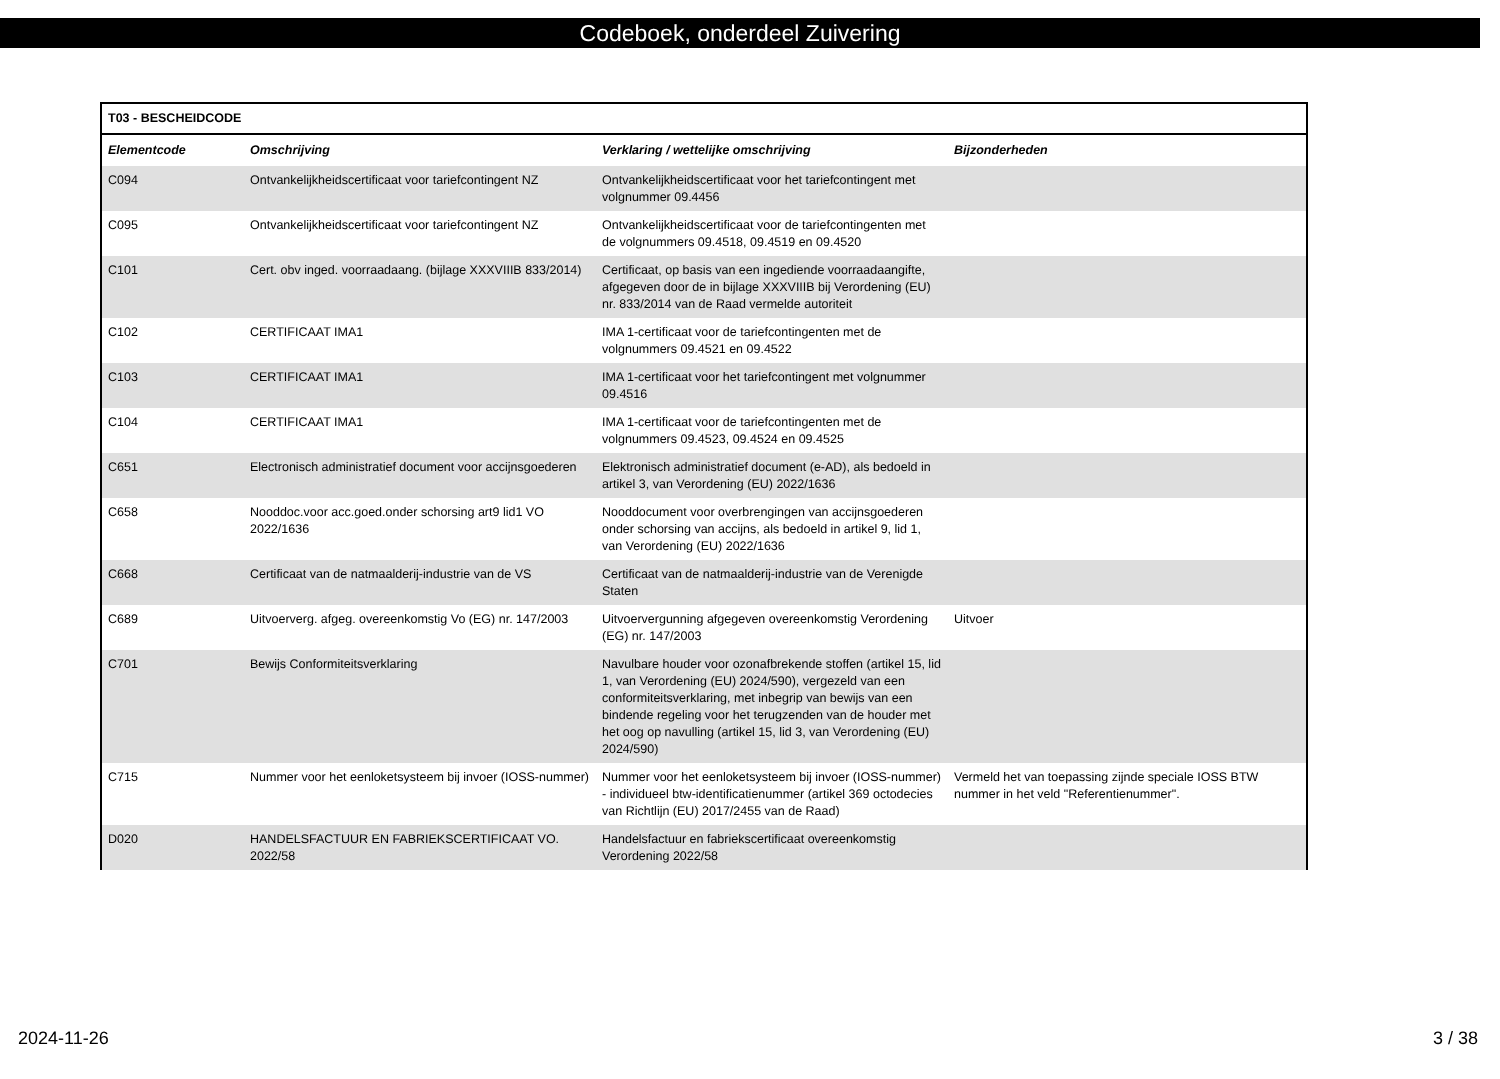Codeboek, onderdeel Zuivering
| T03 - BESCHEIDCODE | | | |
| --- | --- | --- | --- |
| Elementcode | Omschrijving | Verklaring / wettelijke omschrijving | Bijzonderheden |
| C094 | Ontvankelijkheidscertificaat voor tariefcontingent NZ | Ontvankelijkheidscertificaat voor het tariefcontingent met volgnummer 09.4456 | |
| C095 | Ontvankelijkheidscertificaat voor tariefcontingent NZ | Ontvankelijkheidscertificaat voor de tariefcontingenten met de volgnummers 09.4518, 09.4519 en 09.4520 | |
| C101 | Cert. obv inged. voorraadaang. (bijlage XXXVIIIB 833/2014) | Certificaat, op basis van een ingediende voorraadaangifte, afgegeven door de in bijlage XXXVIIIB bij Verordening (EU) nr. 833/2014 van de Raad vermelde autoriteit | |
| C102 | CERTIFICAAT IMA1 | IMA 1-certificaat voor de tariefcontingenten met de volgnummers 09.4521 en 09.4522 | |
| C103 | CERTIFICAAT IMA1 | IMA 1-certificaat voor het tariefcontingent met volgnummer 09.4516 | |
| C104 | CERTIFICAAT IMA1 | IMA 1-certificaat voor de tariefcontingenten met de volgnummers 09.4523, 09.4524 en 09.4525 | |
| C651 | Electronisch administratief document voor accijnsgoederen | Elektronisch administratief document (e-AD), als bedoeld in artikel 3, van Verordening (EU) 2022/1636 | |
| C658 | Nooddoc.voor acc.goed.onder schorsing art9 lid1 VO 2022/1636 | Nooddocument voor overbrengingen van accijnsgoederen onder schorsing van accijns, als bedoeld in artikel 9, lid 1, van Verordening (EU) 2022/1636 | |
| C668 | Certificaat van de natmaalderij-industrie van de VS | Certificaat van de natmaalderij-industrie van de Verenigde Staten | |
| C689 | Uitvoerverg. afgeg. overeenkomstig Vo (EG) nr. 147/2003 | Uitvoervergunning afgegeven overeenkomstig Verordening (EG) nr. 147/2003 | Uitvoer |
| C701 | Bewijs Conformiteitsverklaring | Navulbare houder voor ozonafbrekende stoffen (artikel 15, lid 1, van Verordening (EU) 2024/590), vergezeld van een conformiteitsverklaring, met inbegrip van bewijs van een bindende regeling voor het terugzenden van de houder met het oog op navulling (artikel 15, lid 3, van Verordening (EU) 2024/590) | |
| C715 | Nummer voor het eenloketsysteem bij invoer (IOSS-nummer) | Nummer voor het eenloketsysteem bij invoer (IOSS-nummer) - individueel btw-identificatienummer (artikel 369 octodecies van Richtlijn (EU) 2017/2455 van de Raad) | Vermeld het van toepassing zijnde speciale IOSS BTW nummer in het veld "Referentienummer". |
| D020 | HANDELSFACTUUR EN FABRIEKSCERTIFICAAT VO. 2022/58 | Handelsfactuur en fabriekscertificaat overeenkomstig Verordening 2022/58 | |
2024-11-26 3 / 38